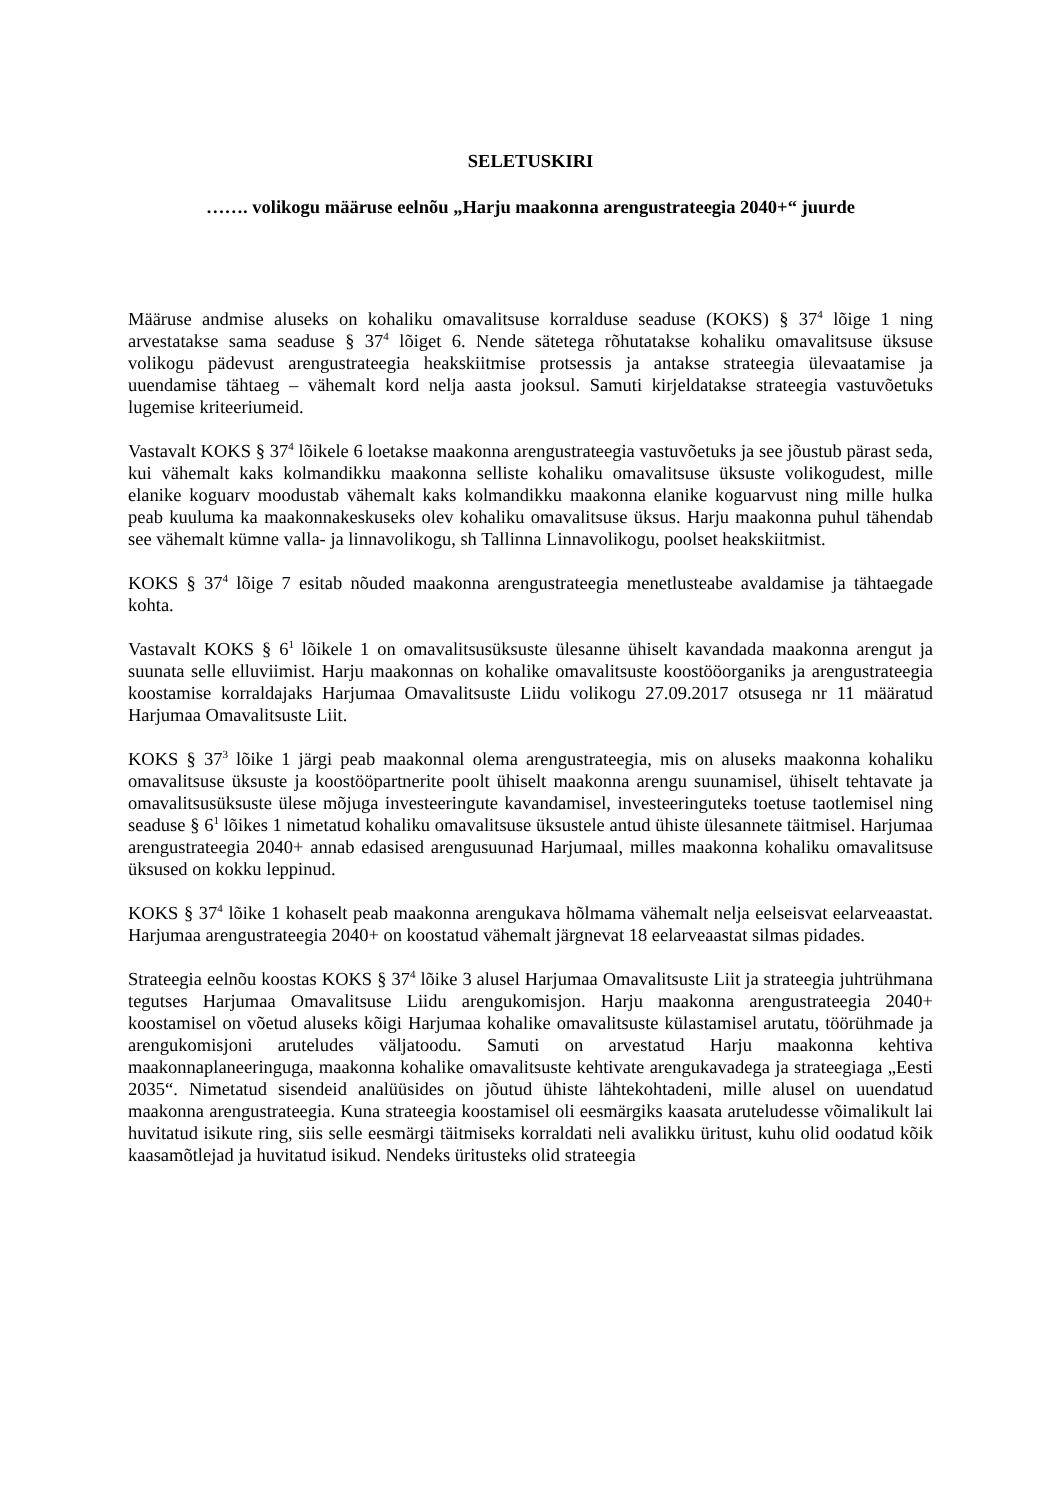SELETUSKIRI
……. volikogu määruse eelnõu „Harju maakonna arengustrateegia 2040+“ juurde
Määruse andmise aluseks on kohaliku omavalitsuse korralduse seaduse (KOKS) § 37<sup>4</sup> lõige 1 ning arvestatakse sama seaduse § 37<sup>4</sup> lõiget 6. Nende sätetega rõhutatakse kohaliku omavalitsuse üksuse volikogu pädevust arengustrateegia heakskiitmise protsessis ja antakse strateegia ülevaatamise ja uuendamise tähtaeg – vähemalt kord nelja aasta jooksul. Samuti kirjeldatakse strateegia vastuvõetuks lugemise kriteeriumeid.
Vastavalt KOKS § 37<sup>4</sup> lõikele 6 loetakse maakonna arengustrateegia vastuvõetuks ja see jõustub pärast seda, kui vähemalt kaks kolmandikku maakonna selliste kohaliku omavalitsuse üksuste volikogudest, mille elanike koguarv moodustab vähemalt kaks kolmandikku maakonna elanike koguarvust ning mille hulka peab kuuluma ka maakonnakeskuseks olev kohaliku omavalitsuse üksus. Harju maakonna puhul tähendab see vähemalt kümne valla- ja linnavolikogu, sh Tallinna Linnavolikogu, poolset heakskiitmist.
KOKS § 37<sup>4</sup> lõige 7 esitab nõuded maakonna arengustrateegia menetlusteabe avaldamise ja tähtaegade kohta.
Vastavalt KOKS § 6<sup>1</sup> lõikele 1 on omavalitsusüksuste ülesanne ühiselt kavandada maakonna arengut ja suunata selle elluviimist. Harju maakonnas on kohalike omavalitsuste koostööorganiks ja arengustrateegia koostamise korraldajaks Harjumaa Omavalitsuste Liidu volikogu 27.09.2017 otsusega nr 11 määratud Harjumaa Omavalitsuste Liit.
KOKS § 37<sup>3</sup> lõike 1 järgi peab maakonnal olema arengustrateegia, mis on aluseks maakonna kohaliku omavalitsuse üksuste ja koostööpartnerite poolt ühiselt maakonna arengu suunamisel, ühiselt tehtavate ja omavalitsusüksuste ülese mõjuga investeeringute kavandamisel, investeeringuteks toetuse taotlemisel ning seaduse § 6<sup>1</sup> lõikes 1 nimetatud kohaliku omavalitsuse üksustele antud ühiste ülesannete täitmisel. Harjumaa arengustrateegia 2040+ annab edasised arengusuunad Harjumaal, milles maakonna kohaliku omavalitsuse üksused on kokku leppinud.
KOKS § 37<sup>4</sup> lõike 1 kohaselt peab maakonna arengukava hõlmama vähemalt nelja eelseisvat eelarveaastat. Harjumaa arengustrateegia 2040+ on koostatud vähemalt järgnevat 18 eelarveaastat silmas pidades.
Strateegia eelnõu koostas KOKS § 37<sup>4</sup> lõike 3 alusel Harjumaa Omavalitsuste Liit ja strateegia juhtrühmana tegutses Harjumaa Omavalitsuse Liidu arengukomisjon. Harju maakonna arengustrateegia 2040+ koostamisel on võetud aluseks kõigi Harjumaa kohalike omavalitsuste külastamisel arutatu, töörühmade ja arengukomisjoni aruteludes väljatoodu. Samuti on arvestatud Harju maakonna kehtiva maakonnaplaneeringuga, maakonna kohalike omavalitsuste kehtivate arengukavadega ja strateegiaga „Eesti 2035“. Nimetatud sisendeid analüüsides on jõutud ühiste lähtekohtadeni, mille alusel on uuendatud maakonna arengustrateegia. Kuna strateegia koostamisel oli eesmärgiks kaasata aruteludesse võimalikult lai huvitatud isikute ring, siis selle eesmärgi täitmiseks korraldati neli avalikku üritust, kuhu olid oodatud kõik kaasamõtlejad ja huvitatud isikud. Nendeks üritusteks olid strateegia